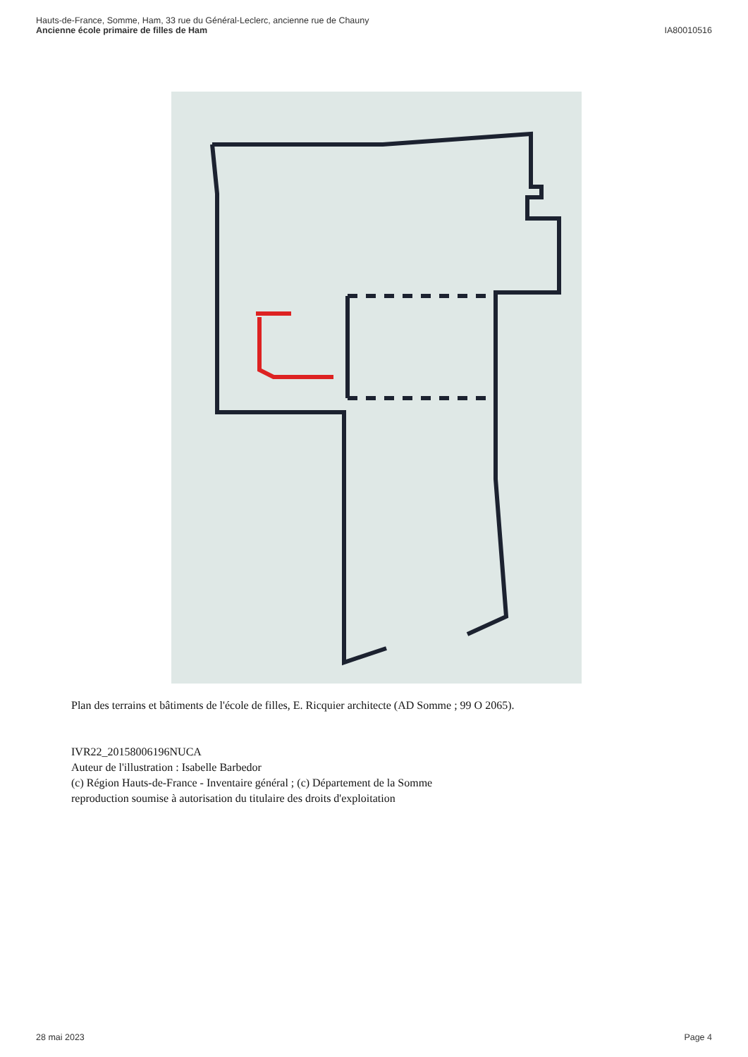Hauts-de-France, Somme, Ham, 33 rue du Général-Leclerc, ancienne rue de Chauny
Ancienne école primaire de filles de Ham
IA80010516
Plan des terrains et bâtiments de l'école de filles, E. Ricquier architecte (AD Somme ; 99 O 2065).
IVR22_20158006196NUCA
Auteur de l'illustration : Isabelle Barbedor
(c) Région Hauts-de-France - Inventaire général ; (c) Département de la Somme
reproduction soumise à autorisation du titulaire des droits d'exploitation
28 mai 2023 Page 4